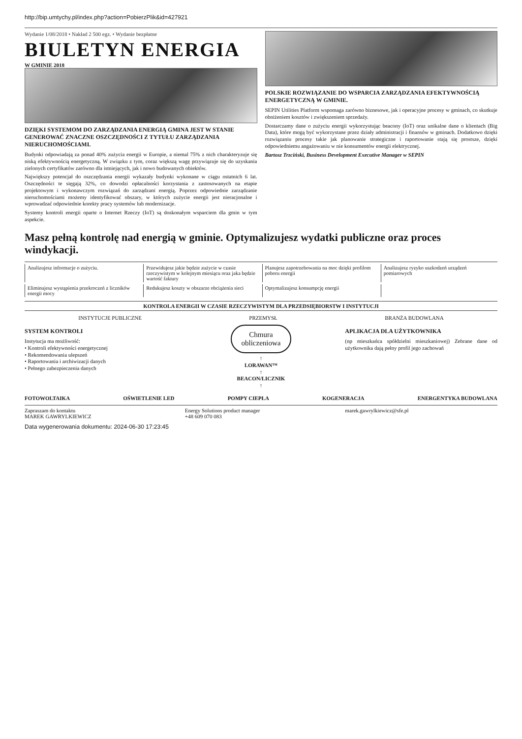http://bip.umtychy.pl/index.php?action=PobierzPlik&id=427921
Wydanie 1/08/2018 • Nakład 2 500 egz. • Wydanie bezpłatne
BIULETYN ENERGIA
W GMINIE 2018
DZIĘKI SYSTEMOM DO ZARZĄDZANIA ENERGIĄ GMINA JEST W STANIE GENEROWAĆ ZNACZNE OSZCZĘDNOŚCI Z TYTUŁU ZARZĄDZANIA NIERUCHOMOŚCIAMI.
Budynki odpowiadają za ponad 40% zużycia energii w Europie, a niemal 75% z nich charakteryzuje się niską efektywnością energetyczną. W związku z tym, coraz większą wagę przywiązuje się do uzyskania zielonych certyfikatów zarówno dla istniejących, jak i nowo budowanych obiektów.
Największy potencjał do oszczędzania energii wykazały budynki wykonane w ciągu ostatnich 6 lat. Oszczędności te sięgają 32%, co dowodzi opłacalności korzystania z zastosowanych na etapie projektowym i wykonawczym rozwiązań do zarządzani energią. Poprzez odpowiednie zarządzanie nieruchomościami możemy identyfikować obszary, w których zużycie energii jest nieracjonalne i wprowadzać odpowiednie korekty pracy systemów lub modernizacje.
Systemy kontroli energii oparte o Internet Rzeczy (IoT) są doskonałym wsparciem dla gmin w tym aspekcie.
POLSKIE ROZWIĄZANIE DO WSPARCIA ZARZĄDZANIA EFEKTYWNOŚCIĄ ENERGETYCZNĄ W GMINIE.
SEPIN Utilities Platform wspomaga zarówno biznesowe, jak i operacyjne procesy w gminach, co skutkuje obniżeniem kosztów i zwiększeniem sprzedaży.
Dostarczamy dane o zużyciu energii wykorzystując beacony (IoT) oraz unikalne dane o klientach (Big Data), które mogą być wykorzystane przez działy administracji i finansów w gminach. Dodatkowo dzięki rozwiązaniu procesy takie jak planowanie strategiczne i raportowanie stają się prostsze, dzięki odpowiedniemu angażowaniu w nie konsumentów energii elektrycznej.
Bartosz Trzciński, Business Development Executive Manager w SEPIN
Masz pełną kontrolę nad energią w gminie. Optymalizujesz wydatki publiczne oraz proces windykacji.
Analizujesz informacje o zużyciu.
Przewidujesz jakie będzie zużycie w czasie rzeczywistym w kolejnym miesiącu oraz jaka będzie wartość faktury
Planujesz zapotrzebowania na moc dzięki profilom poboru energii
Analizujesz ryzyko uszkodzeń urządzeń pomiarowych
Eliminujesz wystąpienia przekroczeń z liczników energii mocy
Redukujesz koszty w obszarze obciążenia sieci
Optymalizujesz konsumpcję energii
KONTROLA ENERGII W CZASIE RZECZYWISTYM DLA PRZEDSIĘBIORSTW I INSTYTUCJI
INSTYTUCJE PUBLICZNE PRZEMYSŁ BRANŻA BUDOWLANA
SYSTEM KONTROLI
Instytucja ma możliwość:
• Kontroli efektywności energetycznej
• Rekomendowania ulepszeń
• Raportowania i archiwizacji danych
• Pełnego zabezpieczenia danych
Chmura
obliczeniowa
↑
LORAWAN™
↑
BEACON/LICZNIK
↑
APLIKACJA DLA UŻYTKOWNIKA
(np mieszkańca spółdzielni mieszkaniowej) Zebrane dane od użytkownika dają pełny profil jego zachowań
FOTOWOLTAIKA OŚWIETLENIE LED POMPY CIEPŁA KOGENERACJA ENERGENTYKA BUDOWLANA
Zapraszam do kontaktu
MAREK GAWRYLKIEWICZ
Energy Solutions product manager
+48 609 070 083
marek.gawrylkiewicz@sfe.pl
Data wygenerowania dokumentu: 2024-06-30 17:23:45